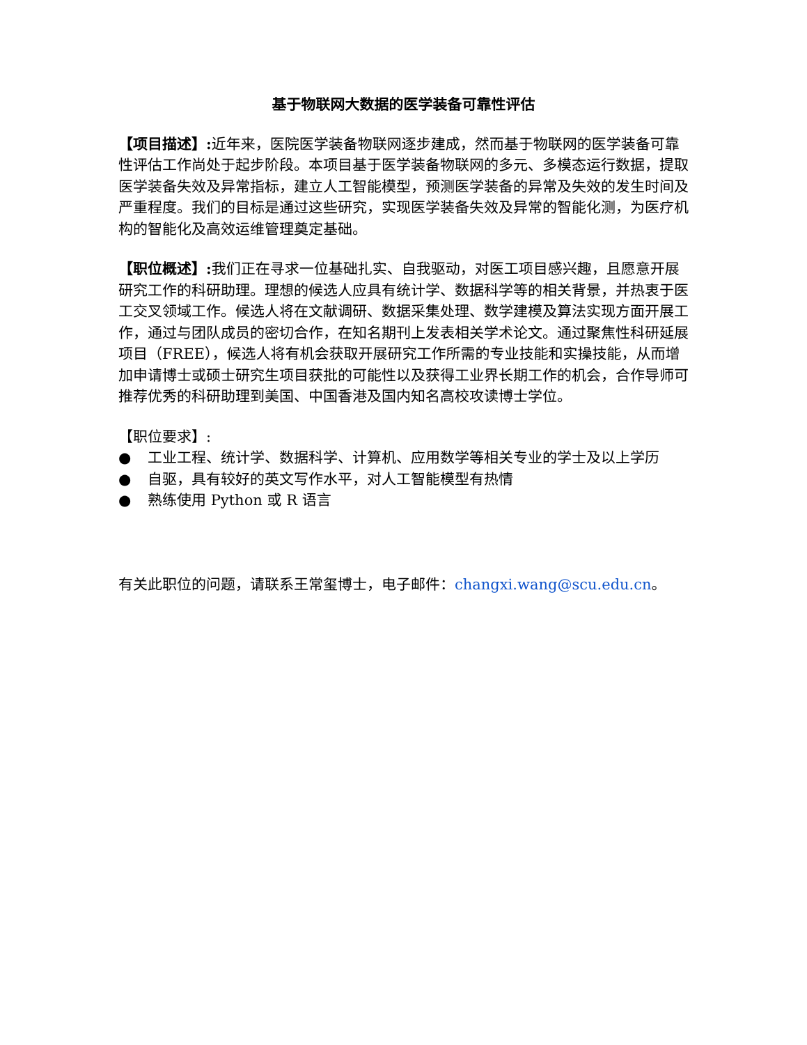基于物联网大数据的医学装备可靠性评估
【项目描述】: 近年来，医院医学装备物联网逐步建成，然而基于物联网的医学装备可靠性评估工作尚处于起步阶段。本项目基于医学装备物联网的多元、多模态运行数据，提取医学装备失效及异常指标，建立人工智能模型，预测医学装备的异常及失效的发生时间及严重程度。我们的目标是通过这些研究，实现医学装备失效及异常的智能化测，为医疗机构的智能化及高效运维管理奠定基础。
【职位概述】: 我们正在寻求一位基础扎实、自我驱动，对医工项目感兴趣，且愿意开展研究工作的科研助理。理想的候选人应具有统计学、数据科学等的相关背景，并热衷于医工交叉领域工作。候选人将在文献调研、数据采集处理、数学建模及算法实现方面开展工作，通过与团队成员的密切合作，在知名期刊上发表相关学术论文。通过聚焦性科研延展项目（FREE），候选人将有机会获取开展研究工作所需的专业技能和实操技能，从而增加申请博士或硕士研究生项目获批的可能性以及获得工业界长期工作的机会，合作导师可推荐优秀的科研助理到美国、中国香港及国内知名高校攻读博士学位。
【职位要求】:
● 工业工程、统计学、数据科学、计算机、应用数学等相关专业的学士及以上学历
● 自驱，具有较好的英文写作水平，对人工智能模型有热情
● 熟练使用 Python 或 R 语言
有关此职位的问题，请联系王常玺博士，电子邮件：changxi.wang@scu.edu.cn。